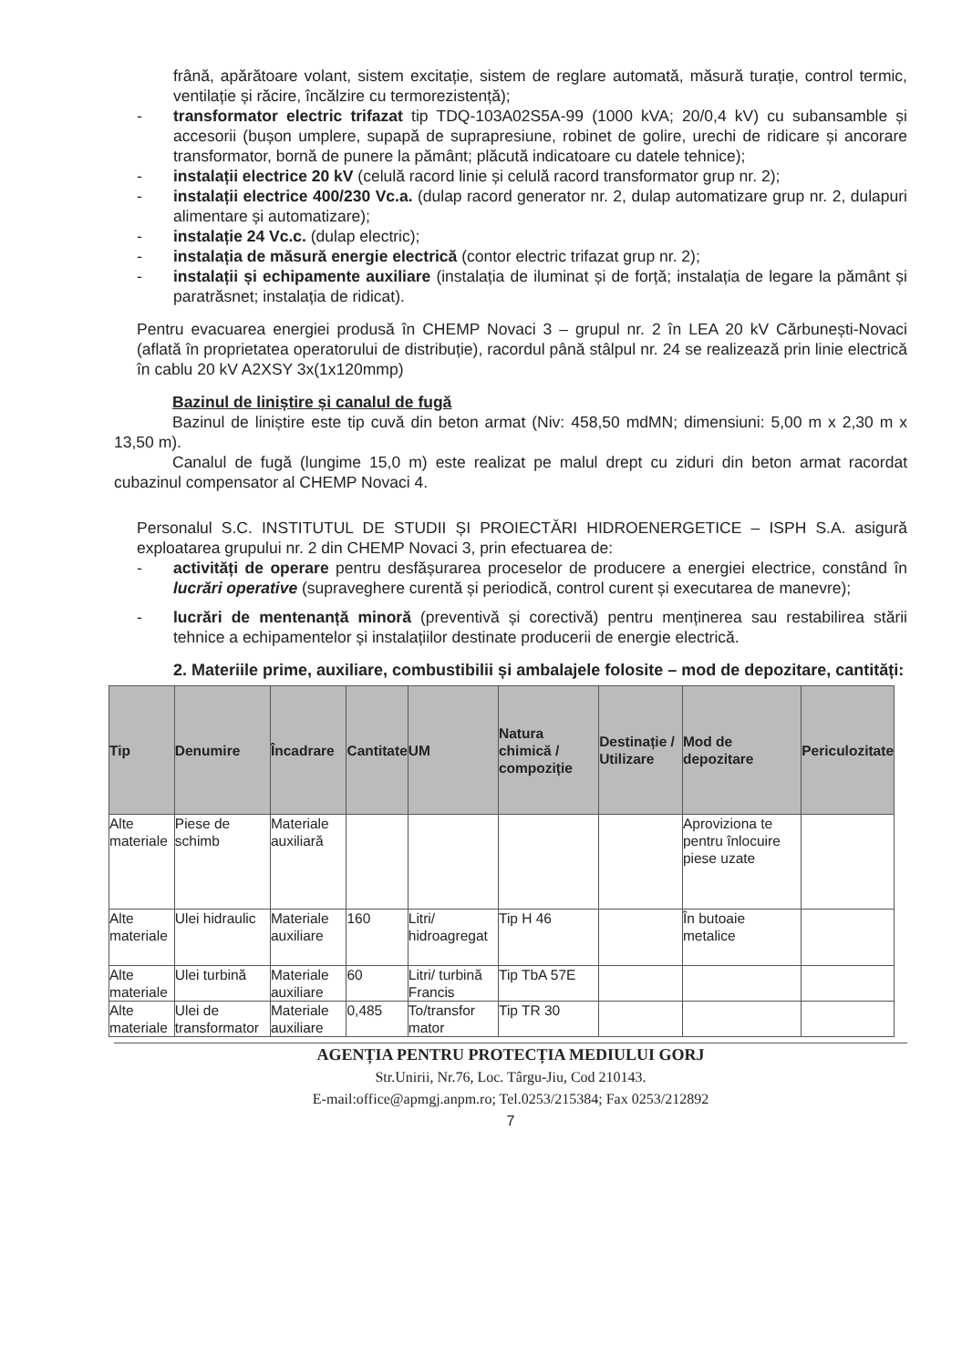frână, apărătoare volant, sistem excitație, sistem de reglare automată, măsură turație, control termic, ventilație și răcire, încălzire cu termorezistență);
- transformator electric trifazat tip TDQ-103A02S5A-99 (1000 kVA; 20/0,4 kV) cu subansamble și accesorii (bușon umplere, supapă de suprapresiune, robinet de golire, urechi de ridicare și ancorare transformator, bornă de punere la pământ; plăcută indicatoare cu datele tehnice);
- instalații electrice 20 kV (celulă racord linie și celulă racord transformator grup nr. 2);
- instalații electrice 400/230 Vc.a. (dulap racord generator nr. 2, dulap automatizare grup nr. 2, dulapuri alimentare și automatizare);
- instalație 24 Vc.c. (dulap electric);
- instalația de măsură energie electrică (contor electric trifazat grup nr. 2);
- instalații și echipamente auxiliare (instalația de iluminat și de forță; instalația de legare la pământ și paratrăsnet; instalația de ridicat).
Pentru evacuarea energiei produsă în CHEMP Novaci 3 – grupul nr. 2 în LEA 20 kV Cărbunești-Novaci (aflată în proprietatea operatorului de distribuție), racordul până stâlpul nr. 24 se realizează prin linie electrică în cablu 20 kV A2XSY 3x(1x120mmp)
Bazinul de liniștire și canalul de fugă
Bazinul de liniștire este tip cuvă din beton armat (Niv: 458,50 mdMN; dimensiuni: 5,00 m x 2,30 m x 13,50 m).
Canalul de fugă (lungime 15,0 m) este realizat pe malul drept cu ziduri din beton armat racordat cubazinul compensator al CHEMP Novaci 4.
Personalul S.C. INSTITUTUL DE STUDII ȘI PROIECTĂRI HIDROENERGETICE – ISPH S.A. asigură exploatarea grupului nr. 2 din CHEMP Novaci 3, prin efectuarea de:
- activități de operare pentru desfășurarea proceselor de producere a energiei electrice, constând în lucrări operative (supraveghere curentă și periodică, control curent și executarea de manevre);
- lucrări de mentenanță minoră (preventivă și corectivă) pentru menținerea sau restabilirea stării tehnice a echipamentelor și instalațiilor destinate producerii de energie electrică.
2. Materiile prime, auxiliare, combustibilii și ambalajele folosite – mod de depozitare, cantități:
| Tip | Denumire | Încadrare | Cantitate | UM | Natura chimică / compoziție | Destinație / Utilizare | Mod de depozitare | Periculozitate |
| --- | --- | --- | --- | --- | --- | --- | --- | --- |
| Alte materiale | Piese de schimb | Materiale auxiliară | | | | | Aproviziona te pentru înlocuire piese uzate | |
| Alte materiale | Ulei hidraulic | Materiale auxiliare | 160 | Litri/ hidroagregat | Tip H 46 | | În butoaie metalice | |
| Alte materiale | Ulei turbină | Materiale auxiliare | 60 | Litri/ turbină Francis | Tip TbA 57E | | | |
| Alte materiale | Ulei de transformator | Materiale auxiliare | 0,485 | To/transfor mator | Tip TR 30 | | | |
AGENȚIA PENTRU PROTECȚIA MEDIULUI GORJ
Str.Unirii, Nr.76, Loc. Târgu-Jiu, Cod 210143.
E-mail:office@apmgj.anpm.ro; Tel.0253/215384; Fax 0253/212892
7